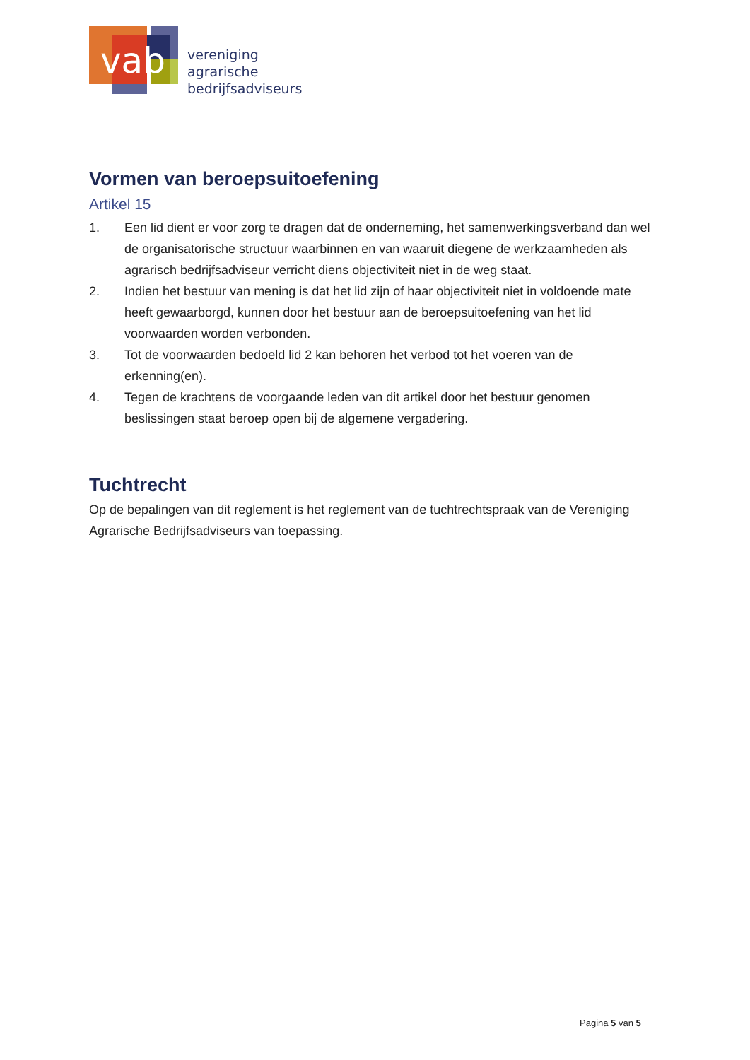vab
vereniging
agrarische
bedrijfsadviseurs
Vormen van beroepsuitoefening
Artikel 15
1. Een lid dient er voor zorg te dragen dat de onderneming, het samenwerkingsverband dan wel de organisatorische structuur waarbinnen en van waaruit diegene de werkzaamheden als agrarisch bedrijfsadviseur verricht diens objectiviteit niet in de weg staat.
2. Indien het bestuur van mening is dat het lid zijn of haar objectiviteit niet in voldoende mate heeft gewaarborgd, kunnen door het bestuur aan de beroepsuitoefening van het lid voorwaarden worden verbonden.
3. Tot de voorwaarden bedoeld lid 2 kan behoren het verbod tot het voeren van de erkenning(en).
4. Tegen de krachtens de voorgaande leden van dit artikel door het bestuur genomen beslissingen staat beroep open bij de algemene vergadering.
Tuchtrecht
Op de bepalingen van dit reglement is het reglement van de tuchtrechtspraak van de Vereniging Agrarische Bedrijfsadviseurs van toepassing.
Pagina 5 van 5